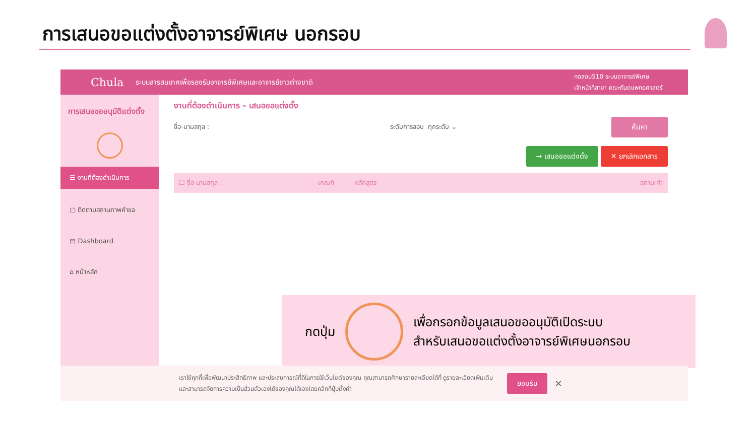การเสนอขอแต่งตั้งอาจารย์พิเศษ นอกรอบ
Chula ระบบสารสนเทศเพื่อรองรับอาจารย์พิเศษและอาจารย์ชาวต่างชาติ
ทดสอบ510 ระบบอาจารย์พิเศษ
เจ้าหน้าที่สาขา คณะทันตแพทยศาสตร์
การเสนอขออนุมัติแต่งตั้ง
☰ งานที่ต้องดำเนินการ
▢ ติดตามสถานภาพคำขอ
▤ Dashboard
⌂ หน้าหลัก
งานที่ต้องดำเนินการ - เสนอขอแต่งตั้ง
ชื่อ-นามสกุล : ระดับการสอบ ทุกระดับ ⌄ ค้นหา
→ เสนอขอแต่งตั้ง ✕ ยกเลิกเอกสาร
☐ ชื่อ-นามสกุล : เกณฑ์ หลักสูตร สถานะคำ
กดปุ่ม
เพื่อกรอกข้อมูลเสนอขออนุมัติเปิดระบบ
สำหรับเสนอขอแต่งตั้งอาจารย์พิเศษนอกรอบ
เราใช้คุกกี้เพื่อพัฒนาประสิทธิภาพ และประสบการณ์ที่ดีในการใช้เว็บไซต์ของคุณ คุณสามารถศึกษารายละเอียดได้ที่ ดูรายละเอียดเพิ่มเติม
และสามารถจัดการความเป็นส่วนตัวเองได้ของคุณได้เองโดยคลิกที่ปุ่มตั้งค่า ยอมรับ ✕